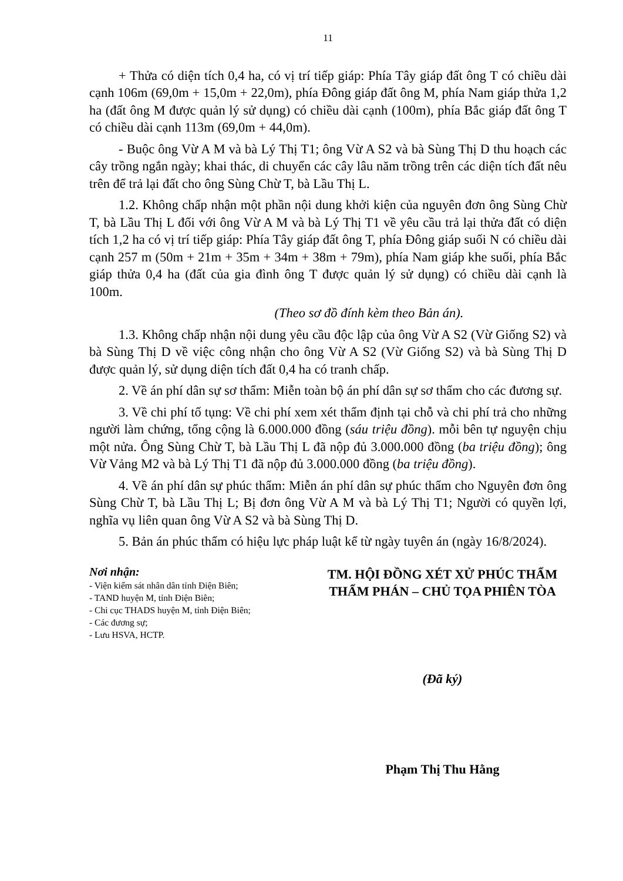11
+ Thửa có diện tích 0,4 ha, có vị trí tiếp giáp: Phía Tây giáp đất ông T có chiều dài cạnh 106m (69,0m + 15,0m + 22,0m), phía Đông giáp đất ông M, phía Nam giáp thửa 1,2 ha (đất ông M được quản lý sử dụng) có chiều dài cạnh (100m), phía Bắc giáp đất ông T có chiều dài cạnh 113m (69,0m + 44,0m).
- Buộc ông Vừ A M và bà Lý Thị T1; ông Vừ A S2 và bà Sùng Thị D thu hoạch các cây trồng ngắn ngày; khai thác, di chuyển các cây lâu năm trồng trên các diện tích đất nêu trên để trả lại đất cho ông Sùng Chừ T, bà Lầu Thị L.
1.2. Không chấp nhận một phần nội dung khởi kiện của nguyên đơn ông Sùng Chừ T, bà Lầu Thị L đối với ông Vừ A M và bà Lý Thị T1 về yêu cầu trả lại thửa đất có diện tích 1,2 ha có vị trí tiếp giáp: Phía Tây giáp đất ông T, phía Đông giáp suối N có chiều dài cạnh 257 m (50m + 21m + 35m + 34m + 38m + 79m), phía Nam giáp khe suối, phía Bắc giáp thửa 0,4 ha (đất của gia đình ông T được quản lý sử dụng) có chiều dài cạnh là 100m.
(Theo sơ đồ đính kèm theo Bản án).
1.3. Không chấp nhận nội dung yêu cầu độc lập của ông Vừ A S2 (Vừ Giống S2) và bà Sùng Thị D về việc công nhận cho ông Vừ A S2 (Vừ Giống S2) và bà Sùng Thị D được quản lý, sử dụng diện tích đất 0,4 ha có tranh chấp.
2. Về án phí dân sự sơ thẩm: Miễn toàn bộ án phí dân sự sơ thẩm cho các đương sự.
3. Về chi phí tố tụng: Về chi phí xem xét thẩm định tại chỗ và chi phí trả cho những người làm chứng, tổng cộng là 6.000.000 đồng (sáu triệu đồng). mỗi bên tự nguyện chịu một nửa. Ông Sùng Chừ T, bà Lầu Thị L đã nộp đủ 3.000.000 đồng (ba triệu đồng); ông Vừ Vảng M2 và bà Lý Thị T1 đã nộp đủ 3.000.000 đồng (ba triệu đồng).
4. Về án phí dân sự phúc thẩm: Miễn án phí dân sự phúc thẩm cho Nguyên đơn ông Sùng Chừ T, bà Lầu Thị L; Bị đơn ông Vừ A M và bà Lý Thị T1; Người có quyền lợi, nghĩa vụ liên quan ông Vừ A S2 và bà Sùng Thị D.
5. Bản án phúc thẩm có hiệu lực pháp luật kể từ ngày tuyên án (ngày 16/8/2024).
Nơi nhận:
- Viện kiểm sát nhân dân tỉnh Điện Biên;
- TAND huyện M, tỉnh Điện Biên;
- Chi cục THADS huyện M, tỉnh Điện Biên;
- Các đương sự;
- Lưu HSVA, HCTP.
TM. HỘI ĐỒNG XÉT XỬ PHÚC THẨM
THẨM PHÁN – CHỦ TỌA PHIÊN TÒA
(Đã ký)
Phạm Thị Thu Hằng